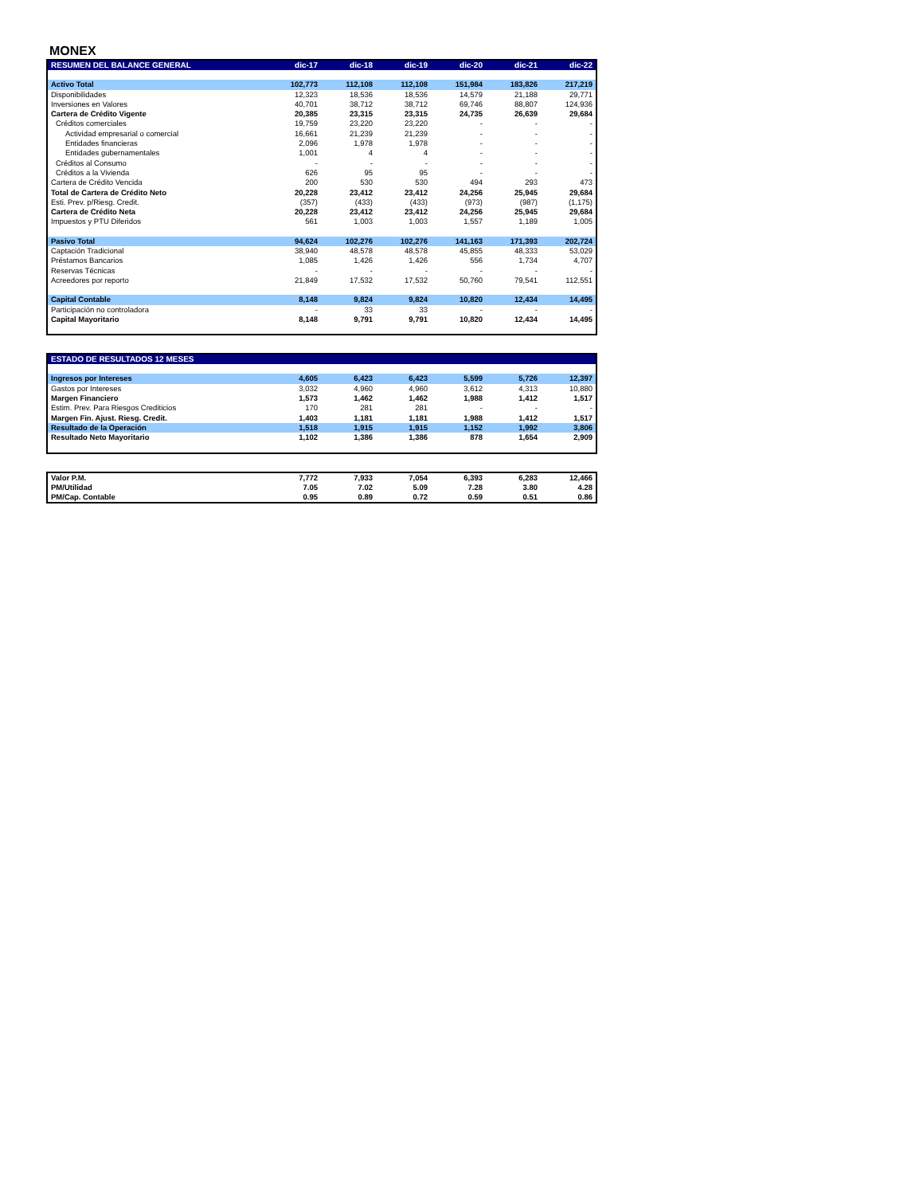MONEX
| RESUMEN DEL BALANCE GENERAL | dic-17 | dic-18 | dic-19 | dic-20 | dic-21 | dic-22 |
| --- | --- | --- | --- | --- | --- | --- |
| Activo Total | 102,773 | 112,108 | 112,108 | 151,984 | 183,826 | 217,219 |
| Disponibilidades | 12,323 | 18,536 | 18,536 | 14,579 | 21,188 | 29,771 |
| Inversiones en Valores | 40,701 | 38,712 | 38,712 | 69,746 | 88,807 | 124,936 |
| Cartera de Crédito Vigente | 20,385 | 23,315 | 23,315 | 24,735 | 26,639 | 29,684 |
| Créditos comerciales | 19,759 | 23,220 | 23,220 | - | - | - |
| Actividad empresarial o comercial | 16,661 | 21,239 | 21,239 | - | - | - |
| Entidades financieras | 2,096 | 1,978 | 1,978 | - | - | - |
| Entidades gubernamentales | 1,001 | 4 | 4 | - | - | - |
| Créditos al Consumo | - | - | - | - | - | - |
| Créditos a la Vivienda | 626 | 95 | 95 | - | - | - |
| Cartera de Crédito Vencida | 200 | 530 | 530 | 494 | 293 | 473 |
| Total de Cartera de Crédito Neto | 20,228 | 23,412 | 23,412 | 24,256 | 25,945 | 29,684 |
| Esti. Prev. p/Riesg. Credit. | (357) | (433) | (433) | (973) | (987) | (1,175) |
| Cartera de Crédito Neta | 20,228 | 23,412 | 23,412 | 24,256 | 25,945 | 29,684 |
| Impuestos y PTU Diferidos | 561 | 1,003 | 1,003 | 1,557 | 1,189 | 1,005 |
| Pasivo Total | 94,624 | 102,276 | 102,276 | 141,163 | 171,393 | 202,724 |
| Captación Tradicional | 38,940 | 48,578 | 48,578 | 45,855 | 48,333 | 53,029 |
| Préstamos Bancarios | 1,085 | 1,426 | 1,426 | 556 | 1,734 | 4,707 |
| Reservas Técnicas | - | - | - | - | - | - |
| Acreedores por reporto | 21,849 | 17,532 | 17,532 | 50,760 | 79,541 | 112,551 |
| Capital Contable | 8,148 | 9,824 | 9,824 | 10,820 | 12,434 | 14,495 |
| Participación no controladora | - | 33 | 33 | - | - | - |
| Capital Mayoritario | 8,148 | 9,791 | 9,791 | 10,820 | 12,434 | 14,495 |
| ESTADO DE RESULTADOS 12 MESES | | | | | | |
| --- | --- | --- | --- | --- | --- | --- |
| Ingresos por Intereses | 4,605 | 6,423 | 6,423 | 5,599 | 5,726 | 12,397 |
| Gastos por Intereses | 3,032 | 4,960 | 4,960 | 3,612 | 4,313 | 10,880 |
| Margen Financiero | 1,573 | 1,462 | 1,462 | 1,988 | 1,412 | 1,517 |
| Estim. Prev. Para Riesgos Crediticios | 170 | 281 | 281 | - | - | - |
| Margen Fin. Ajust. Riesg. Credit. | 1,403 | 1,181 | 1,181 | 1,988 | 1,412 | 1,517 |
| Resultado de la Operación | 1,518 | 1,915 | 1,915 | 1,152 | 1,992 | 3,806 |
| Resultado Neto Mayoritario | 1,102 | 1,386 | 1,386 | 878 | 1,654 | 2,909 |
| Valor P.M. | 7,772 | 7,933 | 7,054 | 6,393 | 6,283 | 12,466 |
| PM/Utilidad | 7.05 | 7.02 | 5.09 | 7.28 | 3.80 | 4.28 |
| PM/Cap. Contable | 0.95 | 0.89 | 0.72 | 0.59 | 0.51 | 0.86 |